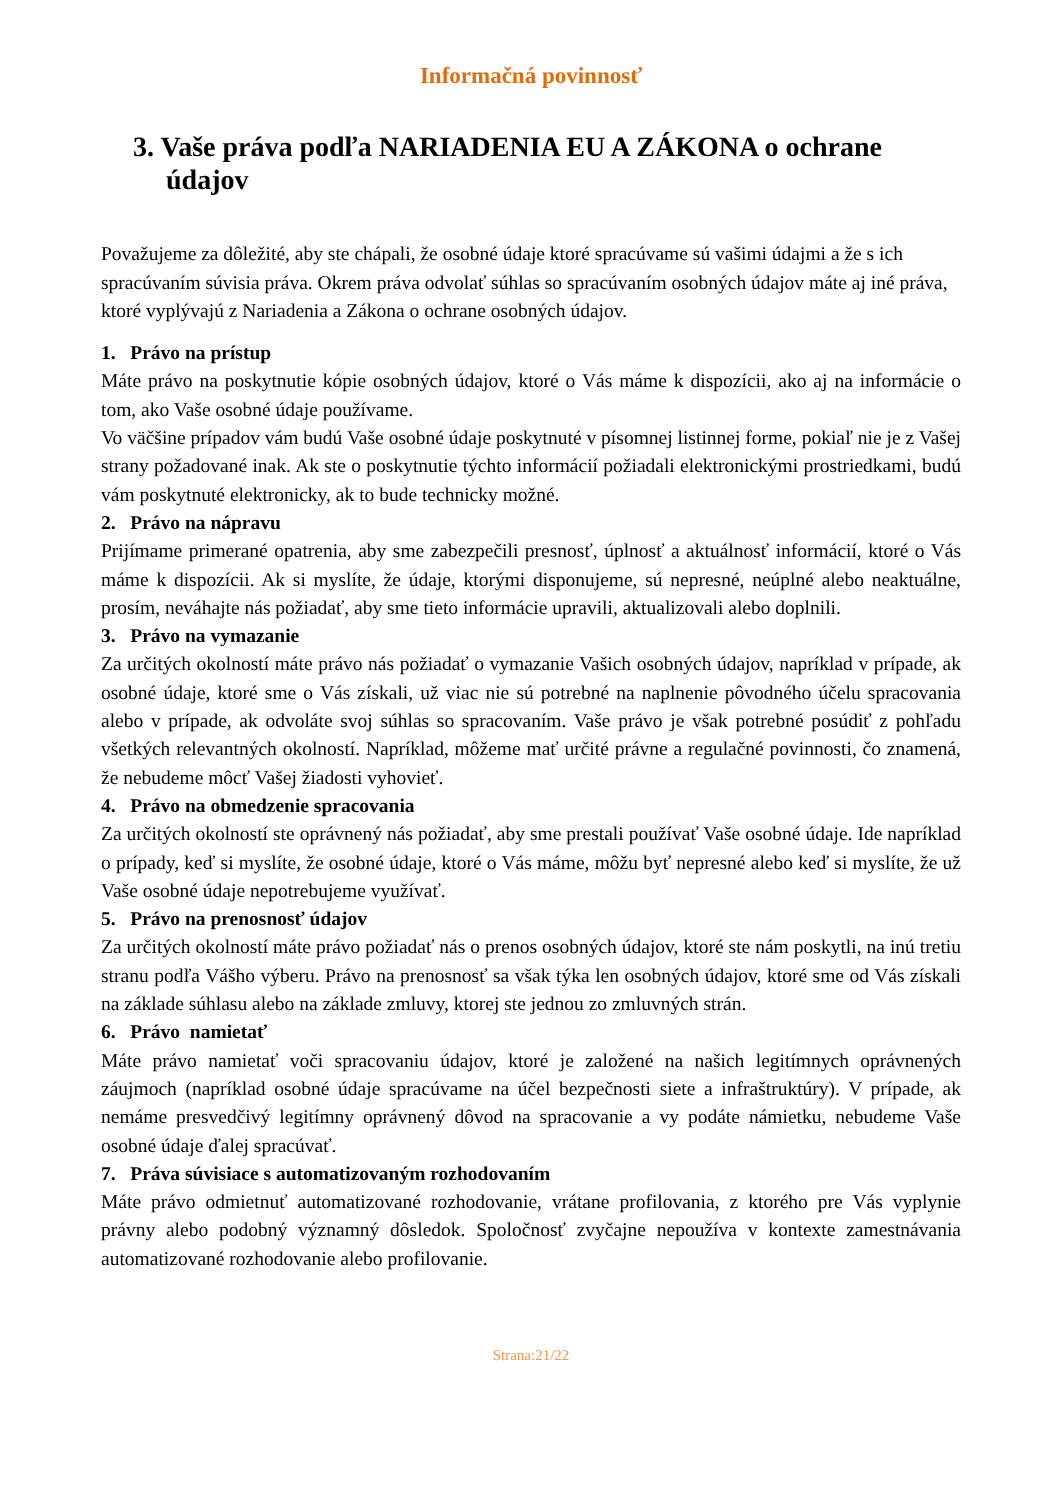Informačná povinnosť
3. Vaše práva podľa NARIADENIA EU A ZÁKONA o ochrane údajov
Považujeme za dôležité, aby ste chápali, že osobné údaje ktoré spracúvame sú vašimi údajmi a že s ich spracúvaním súvisia práva. Okrem práva odvolať súhlas so spracúvaním osobných údajov máte aj iné práva, ktoré vyplývajú z Nariadenia a Zákona o ochrane osobných údajov.
1. Právo na prístup
Máte právo na poskytnutie kópie osobných údajov, ktoré o Vás máme k dispozícii, ako aj na informácie o tom, ako Vaše osobné údaje používame.
Vo väčšine prípadov vám budú Vaše osobné údaje poskytnuté v písomnej listinnej forme, pokiaľ nie je z Vašej strany požadované inak. Ak ste o poskytnutie týchto informácií požiadali elektronickými prostriedkami, budú vám poskytnuté elektronicky, ak to bude technicky možné.
2. Právo na nápravu
Prijímame primerané opatrenia, aby sme zabezpečili presnosť, úplnosť a aktuálnosť informácií, ktoré o Vás máme k dispozícii. Ak si myslíte, že údaje, ktorými disponujeme, sú nepresné, neúplné alebo neaktuálne, prosím, neváhajte nás požiadať, aby sme tieto informácie upravili, aktualizovali alebo doplnili.
3. Právo na vymazanie
Za určitých okolností máte právo nás požiadať o vymazanie Vašich osobných údajov, napríklad v prípade, ak osobné údaje, ktoré sme o Vás získali, už viac nie sú potrebné na naplnenie pôvodného účelu spracovania alebo v prípade, ak odvoláte svoj súhlas so spracovaním. Vaše právo je však potrebné posúdiť z pohľadu všetkých relevantných okolností. Napríklad, môžeme mať určité právne a regulačné povinnosti, čo znamená, že nebudeme môcť Vašej žiadosti vyhovieť.
4. Právo na obmedzenie spracovania
Za určitých okolností ste oprávnený nás požiadať, aby sme prestali používať Vaše osobné údaje. Ide napríklad o prípady, keď si myslíte, že osobné údaje, ktoré o Vás máme, môžu byť nepresné alebo keď si myslíte, že už Vaše osobné údaje nepotrebujeme využívať.
5. Právo na prenosnosť údajov
Za určitých okolností máte právo požiadať nás o prenos osobných údajov, ktoré ste nám poskytli, na inú tretiu stranu podľa Vášho výberu. Právo na prenosnosť sa však týka len osobných údajov, ktoré sme od Vás získali na základe súhlasu alebo na základe zmluvy, ktorej ste jednou zo zmluvných strán.
6. Právo namietať
Máte právo namietať voči spracovaniu údajov, ktoré je založené na našich legitímnych oprávnených záujmoch (napríklad osobné údaje spracúvame na účel bezpečnosti siete a infraštruktúry). V prípade, ak nemáme presvedčivý legitímny oprávnený dôvod na spracovanie a vy podáte námietku, nebudeme Vaše osobné údaje ďalej spracúvať.
7. Práva súvisiace s automatizovaným rozhodovaním
Máte právo odmietnuť automatizované rozhodovanie, vrátane profilovania, z ktorého pre Vás vyplynie právny alebo podobný významný dôsledok. Spoločnosť zvyčajne nepoužíva v kontexte zamestnávania automatizované rozhodovanie alebo profilovanie.
Strana:21/22